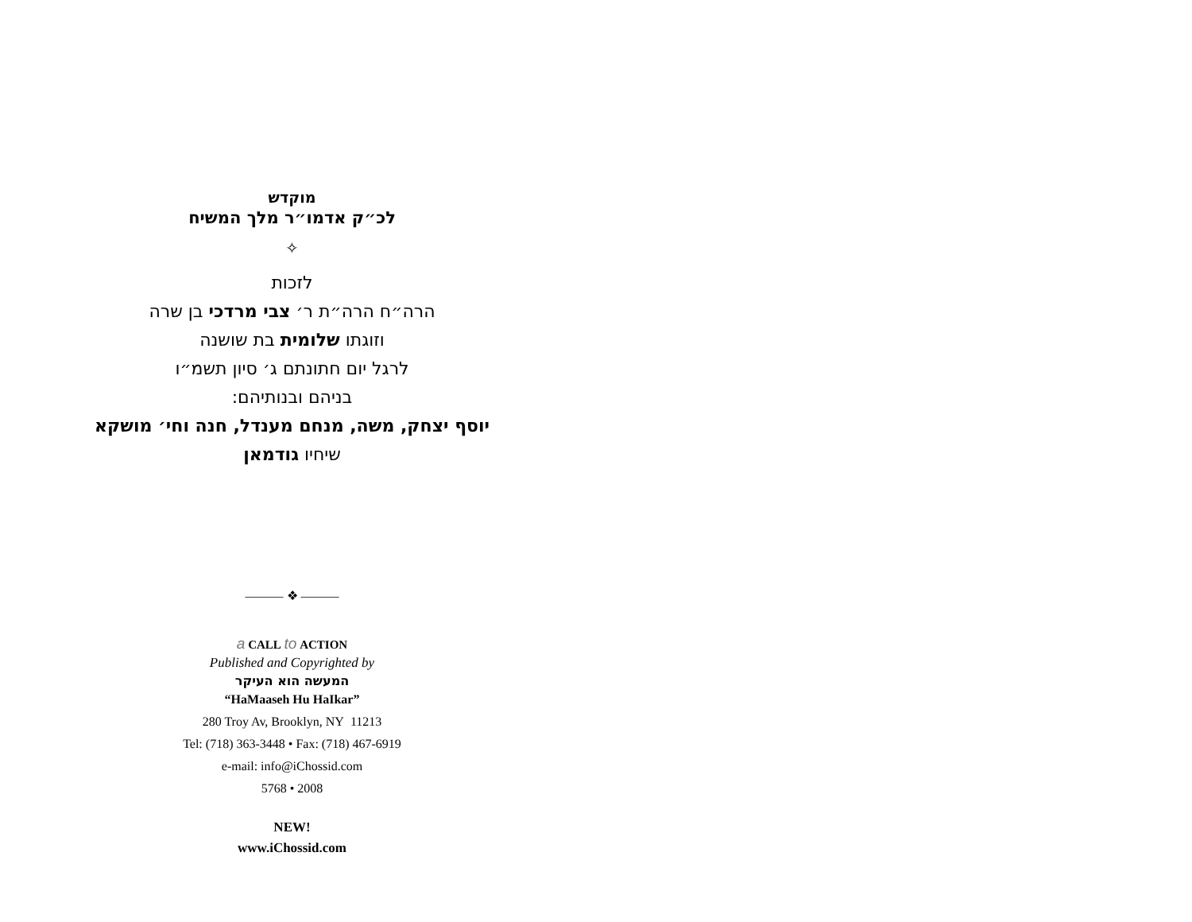מוקדש
לכ״ק אדמו״ר מלך המשיח
✧
לזכות
הרה״ח הרה״ת ר׳ צבי מרדכי בן שרה
וזוגתו שלומית בת שושנה
לרגל יום חתונתם ג׳ סיון תשמ״ו
בניהם ובנותיהם:
יוסף יצחק, משה, מנחם מענדל, חנה וחי׳ מושקא
שיחיו גודמאן
——— ❖ ———
a CALL to ACTION
Published and Copyrighted by
המעשה הוא העיקר
“HaMaaseh Hu HaIkar”
280 Troy Av, Brooklyn, NY 11213
Tel: (718) 363-3448 • Fax: (718) 467-6919
e-mail: info@iChossid.com
5768 • 2008
NEW!
www.iChossid.com